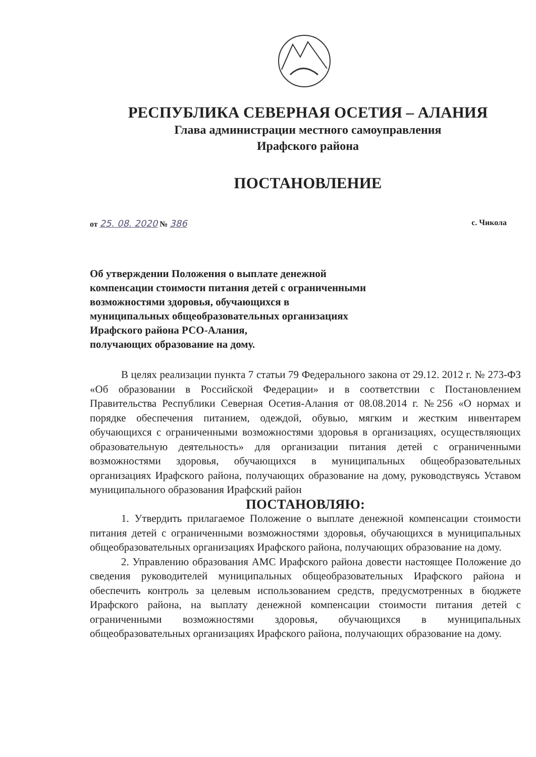РЕСПУБЛИКА СЕВЕРНАЯ ОСЕТИЯ – АЛАНИЯ
Глава администрации местного самоуправления
Ирафского района
ПОСТАНОВЛЕНИЕ
от 25. 08. 2020 № 386 с. Чикола
Об утверждении Положения о выплате денежной
компенсации стоимости питания детей с ограниченными
возможностями здоровья, обучающихся в
муниципальных общеобразовательных организациях
Ирафского района РСО-Алания,
получающих образование на дому.
В целях реализации пункта 7 статьи 79 Федерального закона от 29.12. 2012 г. № 273-ФЗ «Об образовании в Российской Федерации» и в соответствии с Постановлением Правительства Республики Северная Осетия-Алания от 08.08.2014 г. №256 «О нормах и порядке обеспечения питанием, одеждой, обувью, мягким и жестким инвентарем обучающихся с ограниченными возможностями здоровья в организациях, осуществляющих образовательную деятельность» для организации питания детей с ограниченными возможностями здоровья, обучающихся в муниципальных общеобразовательных организациях Ирафского района, получающих образование на дому, руководствуясь Уставом муниципального образования Ирафский район
ПОСТАНОВЛЯЮ:
1. Утвердить прилагаемое Положение о выплате денежной компенсации стоимости питания детей с ограниченными возможностями здоровья, обучающихся в муниципальных общеобразовательных организациях Ирафского района, получающих образование на дому.
2. Управлению образования АМС Ирафского района довести настоящее Положение до сведения руководителей муниципальных общеобразовательных Ирафского района и обеспечить контроль за целевым использованием средств, предусмотренных в бюджете Ирафского района, на выплату денежной компенсации стоимости питания детей с ограниченными возможностями здоровья, обучающихся в муниципальных общеобразовательных организациях Ирафского района, получающих образование на дому.